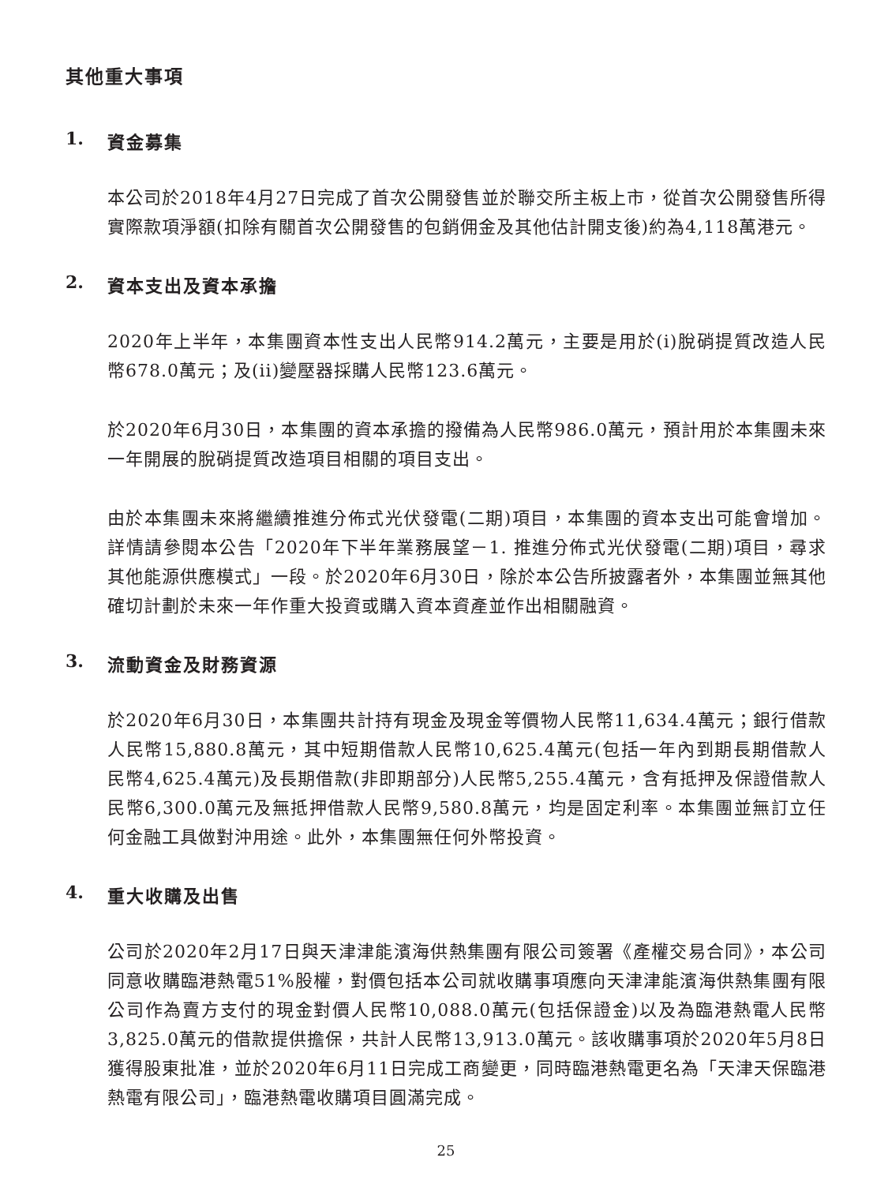其他重大事項
1. 資金募集
本公司於2018年4月27日完成了首次公開發售並於聯交所主板上市，從首次公開發售所得實際款項淨額(扣除有關首次公開發售的包銷佣金及其他估計開支後)約為4,118萬港元。
2. 資本支出及資本承擔
2020年上半年，本集團資本性支出人民幣914.2萬元，主要是用於(i)脫硝提質改造人民幣678.0萬元；及(ii)變壓器採購人民幣123.6萬元。
於2020年6月30日，本集團的資本承擔的撥備為人民幣986.0萬元，預計用於本集團未來一年開展的脫硝提質改造項目相關的項目支出。
由於本集團未來將繼續推進分佈式光伏發電(二期)項目，本集團的資本支出可能會增加。詳情請參閱本公告「2020年下半年業務展望－1. 推進分佈式光伏發電(二期)項目，尋求其他能源供應模式」一段。於2020年6月30日，除於本公告所披露者外，本集團並無其他確切計劃於未來一年作重大投資或購入資本資產並作出相關融資。
3. 流動資金及財務資源
於2020年6月30日，本集團共計持有現金及現金等價物人民幣11,634.4萬元；銀行借款人民幣15,880.8萬元，其中短期借款人民幣10,625.4萬元(包括一年內到期長期借款人民幣4,625.4萬元)及長期借款(非即期部分)人民幣5,255.4萬元，含有抵押及保證借款人民幣6,300.0萬元及無抵押借款人民幣9,580.8萬元，均是固定利率。本集團並無訂立任何金融工具做對沖用途。此外，本集團無任何外幣投資。
4. 重大收購及出售
公司於2020年2月17日與天津津能濱海供熱集團有限公司簽署《產權交易合同》，本公司同意收購臨港熱電51%股權，對價包括本公司就收購事項應向天津津能濱海供熱集團有限公司作為賣方支付的現金對價人民幣10,088.0萬元(包括保證金)以及為臨港熱電人民幣3,825.0萬元的借款提供擔保，共計人民幣13,913.0萬元。該收購事項於2020年5月8日獲得股東批准，並於2020年6月11日完成工商變更，同時臨港熱電更名為「天津天保臨港熱電有限公司」，臨港熱電收購項目圓滿完成。
25